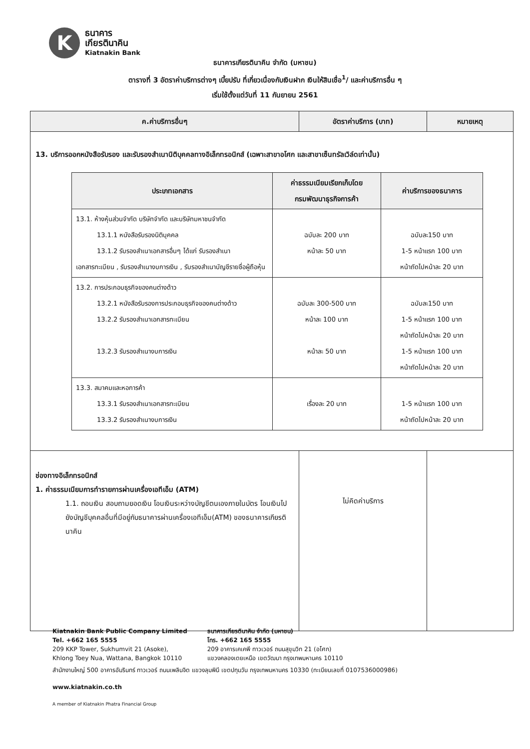K
ธนาคาร
เกียรตินาคิน
Kiatnakin Bank
ธนาคารเกียรตินาคิน จำกัด (มหาชน)
ตารางที่ 3 อัตราค่าบริการต่างๆ เบี้ยปรับ ที่เกี่ยวเนื่องกับเงินฝาก เงินให้สินเชื่อ<sup>1</sup>/ และค่าบริการอื่น ๆ
เริ่มใช้ตั้งแต่วันที่ 11 กันยายน 2561
| ค.ค่าบริการอื่นๆ | อัตราค่าบริการ (บาท) | หมายเหตุ |
| --- | --- | --- |
| 13. บริการออกหนังสือรับรอง และรับรองสำเนานิติบุคคลทางอิเล็กทรอนิกส์ (เฉพาะสาขาอโศก และสาขาเซ็นทรัลเวิล์ดเท่านั้น) / ประเภทเอกสาร / ค่าธรรมเนียมเรียกเก็บโดย กรมพัฒนาธุรกิจการค้า / ค่าบริการของธนาคาร / / --- / --- / --- / / 13.1. ห้างหุ้นส่วนจำกัด บริษัทจำกัด และบริษัทมหาชนจำกัด 13.1.1 หนังสือรับรองนิติบุคคล 13.1.2 รับรองสำเนาเอกสารอื่นๆ ได้แก่ รับรองสำเนา เอกสารทะเบียน , รับรองสำเนางบการเงิน , รับรองสำเนาบัญชีรายชื่อผู้ถือหุ้น / ฉบับละ 200 บาท หน้าละ 50 บาท / ฉบับละ150 บาท 1-5 หน้าแรก 100 บาท หน้าถัดไปหน้าละ 20 บาท / / 13.2. การประกอบธุรกิจของคนต่างด้าว 13.2.1 หนังสือรับรองการประกอบธุรกิจของคนต่างด้าว 13.2.2 รับรองสำเนาเอกสารทะเบียน 13.2.3 รับรองสำเนางบการเงิน / ฉบับละ 300-500 บาท หน้าละ 100 บาท หน้าละ 50 บาท / ฉบับละ150 บาท 1-5 หน้าแรก 100 บาท หน้าถัดไปหน้าละ 20 บาท 1-5 หน้าแรก 100 บาท หน้าถัดไปหน้าละ 20 บาท / / 13.3. สมาคมและหอการค้า 13.3.1 รับรองสำเนาเอกสารทะเบียน 13.3.2 รับรองสำเนางบการเงิน / เรื่องละ 20 บาท / 1-5 หน้าแรก 100 บาท หน้าถัดไปหน้าละ 20 บาท / | | |
| ช่องทางอิเล็กทรอนิกส์ 1. ค่าธรรมเนียมการทำรายการผ่านเครื่องเอทีเอ็ม (ATM) 1.1. ถอนเงิน สอบถามยอดเงิน โอนเงินระหว่างบัญชีตนเองภายในบัตร โอนเงินไปยังบัญชีบุคคลอื่นที่มีอยู่กับธนาคารผ่านเครื่องเอทีเอ็ม(ATM) ของธนาคารเกียรตินาคิน | ไม่คิดค่าบริการ | |
Kiatnakin Bank Public Company Limited
Tel. +662 165 5555
209 KKP Tower, Sukhumvit 21 (Asoke),
Khlong Toey Nua, Wattana, Bangkok 10110
ธนาคารเกียรตินาคิน จำกัด (มหาชน)
โทร. +662 165 5555
209 อาคารเคเคพี ทาวเวอร์ ถนนสุขุมวิท 21 (อโศก)
แขวงคลองเตยเหนือ เขตวัฒนา กรุงเทพมหานคร 10110
สำนักงานใหญ่ 500 อาคารอัมรินทร์ ทาวเวอร์ ถนนเพลินจิต แขวงลุมพินี เขตปทุมวัน กรุงเทพมหานคร 10330 (ทะเบียนเลขที่ 0107536000986)
www.kiatnakin.co.th
A member of Kiatnakin Phatra Financial Group